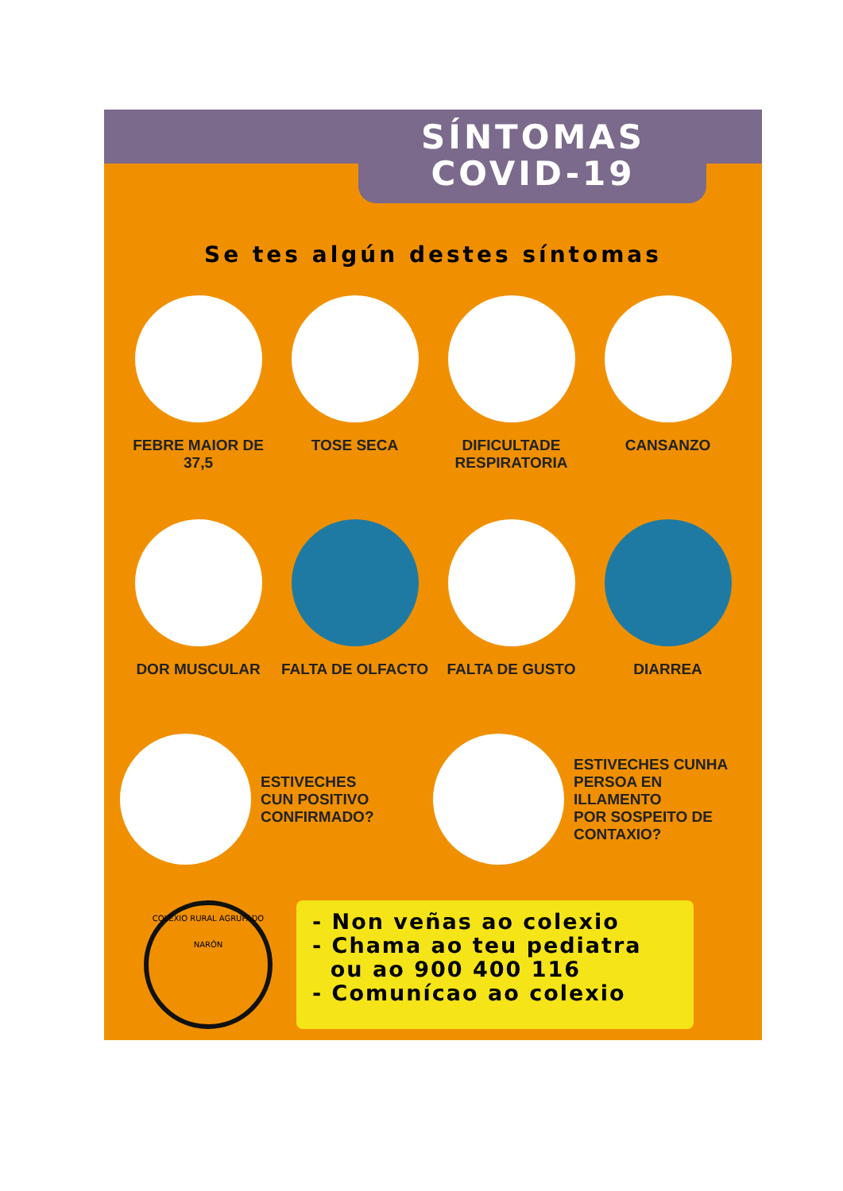SÍNTOMAS
COVID-19
Se tes algún destes síntomas
FEBRE MAIOR DE 37,5
TOSE SECA
DIFICULTADE RESPIRATORIA
CANSANZO
DOR MUSCULAR
FALTA DE OLFACTO
FALTA DE GUSTO
DIARREA
ESTIVECHES
CUN POSITIVO
CONFIRMADO?
ESTIVECHES CUNHA
PERSOA EN ILLAMENTO
POR SOSPEITO DE CONTAXIO?
COLEXIO RURAL AGRUPADO
NARÓN
- Non veñas ao colexio
- Chama ao teu pediatra
ou ao 900 400 116
- Comunícao ao colexio